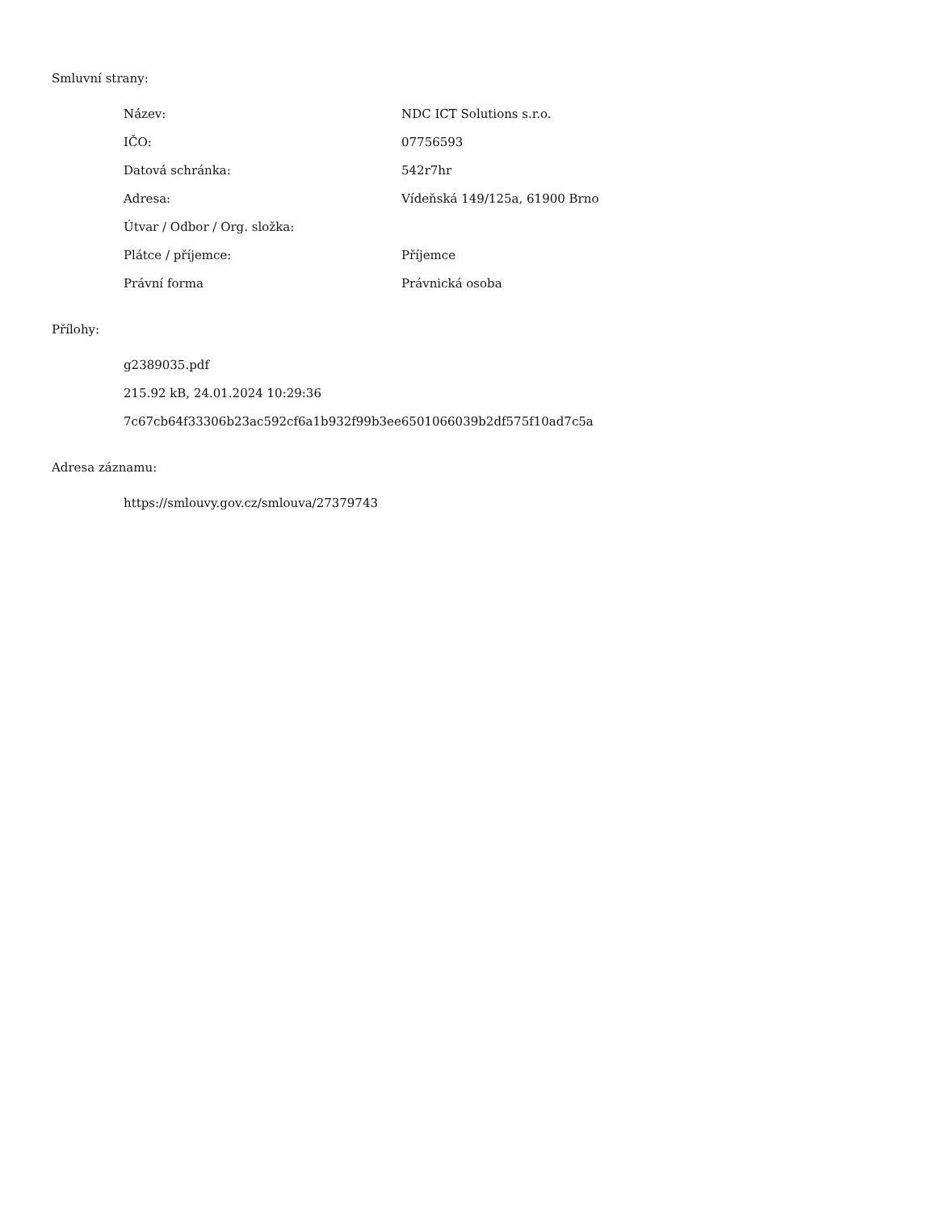Smluvní strany:
| Název: | NDC ICT Solutions s.r.o. |
| IČO: | 07756593 |
| Datová schránka: | 542r7hr |
| Adresa: | Vídeňská 149/125a, 61900 Brno |
| Útvar / Odbor / Org. složka: | |
| Plátce / příjemce: | Příjemce |
| Právní forma | Právnická osoba |
Přílohy:
g2389035.pdf
215.92 kB, 24.01.2024 10:29:36
7c67cb64f33306b23ac592cf6a1b932f99b3ee6501066039b2df575f10ad7c5a
Adresa záznamu:
https://smlouvy.gov.cz/smlouva/27379743